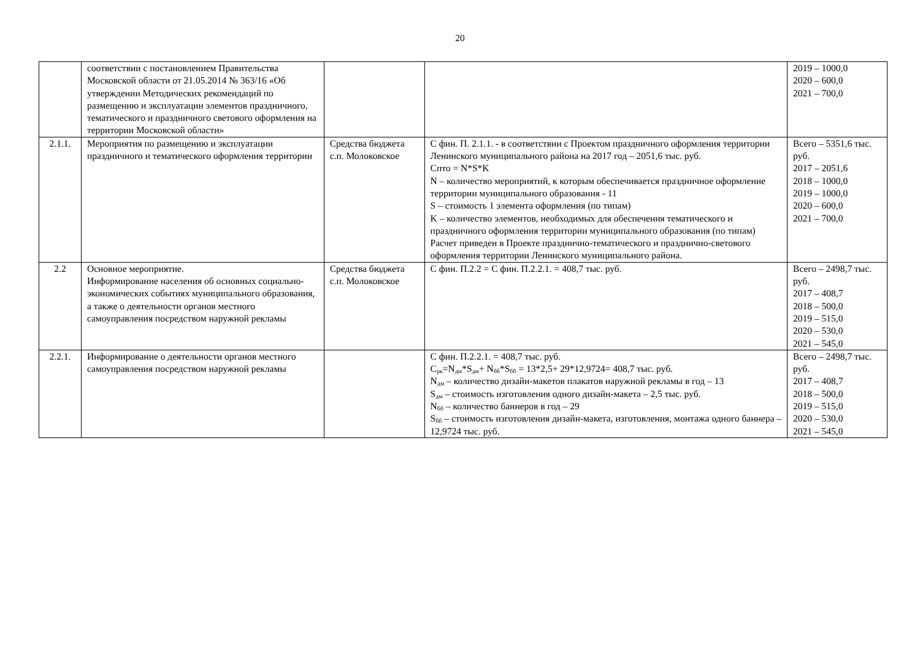20
| | соответствии с постановлением Правительства Московской области от 21.05.2014 № 363/16 «Об утверждении Методических рекомендаций по размещению и эксплуатации элементов праздничного, тематического и праздничного светового оформления на территории Московской области» | | | 2019 – 1000,0 2020 – 600,0 2021 – 700,0 |
| 2.1.1. | Мероприятия по размещению и эксплуатации праздничного и тематического оформления территории | Средства бюджета с.п. Молоковское | С фин. П. 2.1.1. - в соответствии с Проектом праздничного оформления территории Ленинского муниципального района на 2017 год – 2051,6 тыс. руб. Спто = N*S*K N – количество мероприятий, к которым обеспечивается праздничное оформление территории муниципального образования - 11 S – стоимость 1 элемента оформления (по типам) K – количество элементов, необходимых для обеспечения тематического и праздничного оформления территории муниципального образования (по типам) Расчет приведен в Проекте празднично-тематического и празднично-светового оформления территории Ленинского муниципального района. | Всего – 5351,6 тыс. руб. 2017 – 2051,6 2018 – 1000,0 2019 – 1000,0 2020 – 600,0 2021 – 700,0 |
| 2.2 | Основное мероприятие. Информирование населения об основных социально-экономических событиях муниципального образования, а также о деятельности органов местного самоуправления посредством наружной рекламы | Средства бюджета с.п. Молоковское | С фин. П.2.2 = С фин. П.2.2.1. = 408,7 тыс. руб. | Всего – 2498,7 тыс. руб. 2017 – 408,7 2018 – 500,0 2019 – 515,0 2020 – 530,0 2021 – 545,0 |
| 2.2.1. | Информирование о деятельности органов местного самоуправления посредством наружной рекламы | | С фин. П.2.2.1. = 408,7 тыс. руб. С<sub>рк</sub>=N<sub>дм</sub>*S<sub>дм</sub>+ N<sub>бб</sub>*S<sub>бб</sub> = 13*2,5+ 29*12,9724= 408,7 тыс. руб. N<sub>дм</sub> – количество дизайн-макетов плакатов наружной рекламы в год – 13 S<sub>дм</sub> – стоимость изготовления одного дизайн-макета – 2,5 тыс. руб. N<sub>бб</sub> – количество баннеров в год – 29 S<sub>бб</sub> – стоимость изготовления дизайн-макета, изготовления, монтажа одного баннера – 12,9724 тыс. руб. | Всего – 2498,7 тыс. руб. 2017 – 408,7 2018 – 500,0 2019 – 515,0 2020 – 530,0 2021 – 545,0 |